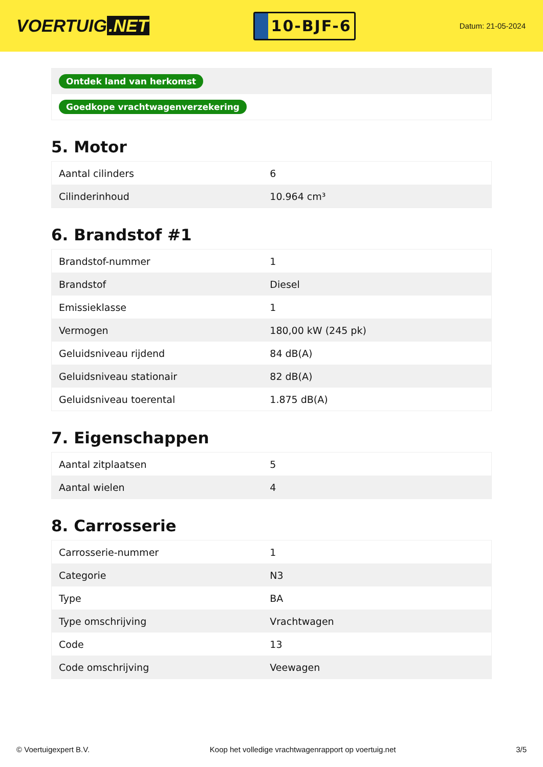VOERTUIG.NET
10-BJF-6
Datum: 21-05-2024
| Ontdek land van herkomst |
| Goedkope vrachtwagenverzekering |
5. Motor
| Aantal cilinders | 6 |
| Cilinderinhoud | 10.964 cm³ |
6. Brandstof #1
| Brandstof-nummer | 1 |
| Brandstof | Diesel |
| Emissieklasse | 1 |
| Vermogen | 180,00 kW (245 pk) |
| Geluidsniveau rijdend | 84 dB(A) |
| Geluidsniveau stationair | 82 dB(A) |
| Geluidsniveau toerental | 1.875 dB(A) |
7. Eigenschappen
| Aantal zitplaatsen | 5 |
| Aantal wielen | 4 |
8. Carrosserie
| Carrosserie-nummer | 1 |
| Categorie | N3 |
| Type | BA |
| Type omschrijving | Vrachtwagen |
| Code | 13 |
| Code omschrijving | Veewagen |
© Voertuigexpert B.V. Koop het volledige vrachtwagenrapport op voertuig.net 3/5